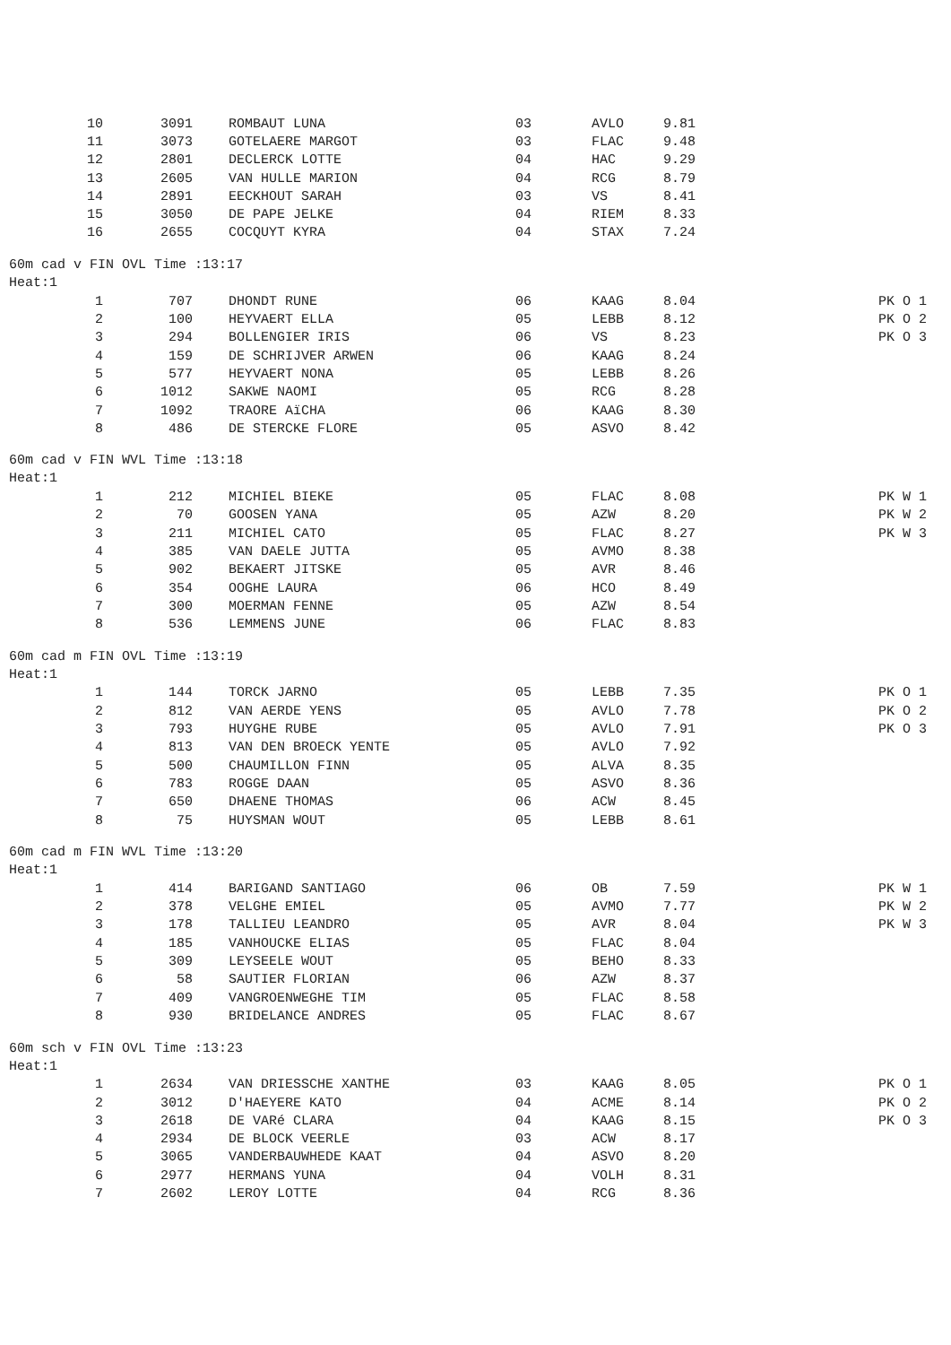| 10 | 3091 | ROMBAUT LUNA | 03 | AVLO | 9.81 | |
| 11 | 3073 | GOTELAERE MARGOT | 03 | FLAC | 9.48 | |
| 12 | 2801 | DECLERCK LOTTE | 04 | HAC | 9.29 | |
| 13 | 2605 | VAN HULLE MARION | 04 | RCG | 8.79 | |
| 14 | 2891 | EECKHOUT SARAH | 03 | VS | 8.41 | |
| 15 | 3050 | DE PAPE JELKE | 04 | RIEM | 8.33 | |
| 16 | 2655 | COCQUYT KYRA | 04 | STAX | 7.24 | |
60m cad v FIN OVL Time :13:17
Heat:1
| 1 | 707 | DHONDT RUNE | 06 | KAAG | 8.04 | PK O 1 |
| 2 | 100 | HEYVAERT ELLA | 05 | LEBB | 8.12 | PK O 2 |
| 3 | 294 | BOLLENGIER IRIS | 06 | VS | 8.23 | PK O 3 |
| 4 | 159 | DE SCHRIJVER ARWEN | 06 | KAAG | 8.24 | |
| 5 | 577 | HEYVAERT NONA | 05 | LEBB | 8.26 | |
| 6 | 1012 | SAKWE NAOMI | 05 | RCG | 8.28 | |
| 7 | 1092 | TRAORE AïCHA | 06 | KAAG | 8.30 | |
| 8 | 486 | DE STERCKE FLORE | 05 | ASVO | 8.42 | |
60m cad v FIN WVL Time :13:18
Heat:1
| 1 | 212 | MICHIEL BIEKE | 05 | FLAC | 8.08 | PK W 1 |
| 2 | 70 | GOOSEN YANA | 05 | AZW | 8.20 | PK W 2 |
| 3 | 211 | MICHIEL CATO | 05 | FLAC | 8.27 | PK W 3 |
| 4 | 385 | VAN DAELE JUTTA | 05 | AVMO | 8.38 | |
| 5 | 902 | BEKAERT JITSKE | 05 | AVR | 8.46 | |
| 6 | 354 | OOGHE LAURA | 06 | HCO | 8.49 | |
| 7 | 300 | MOERMAN FENNE | 05 | AZW | 8.54 | |
| 8 | 536 | LEMMENS JUNE | 06 | FLAC | 8.83 | |
60m cad m FIN OVL Time :13:19
Heat:1
| 1 | 144 | TORCK JARNO | 05 | LEBB | 7.35 | PK O 1 |
| 2 | 812 | VAN AERDE YENS | 05 | AVLO | 7.78 | PK O 2 |
| 3 | 793 | HUYGHE RUBE | 05 | AVLO | 7.91 | PK O 3 |
| 4 | 813 | VAN DEN BROECK YENTE | 05 | AVLO | 7.92 | |
| 5 | 500 | CHAUMILLON FINN | 05 | ALVA | 8.35 | |
| 6 | 783 | ROGGE DAAN | 05 | ASVO | 8.36 | |
| 7 | 650 | DHAENE THOMAS | 06 | ACW | 8.45 | |
| 8 | 75 | HUYSMAN WOUT | 05 | LEBB | 8.61 | |
60m cad m FIN WVL Time :13:20
Heat:1
| 1 | 414 | BARIGAND SANTIAGO | 06 | OB | 7.59 | PK W 1 |
| 2 | 378 | VELGHE EMIEL | 05 | AVMO | 7.77 | PK W 2 |
| 3 | 178 | TALLIEU LEANDRO | 05 | AVR | 8.04 | PK W 3 |
| 4 | 185 | VANHOUCKE ELIAS | 05 | FLAC | 8.04 | |
| 5 | 309 | LEYSEELE WOUT | 05 | BEHO | 8.33 | |
| 6 | 58 | SAUTIER FLORIAN | 06 | AZW | 8.37 | |
| 7 | 409 | VANGROENWEGHE TIM | 05 | FLAC | 8.58 | |
| 8 | 930 | BRIDELANCE ANDRES | 05 | FLAC | 8.67 | |
60m sch v FIN OVL Time :13:23
Heat:1
| 1 | 2634 | VAN DRIESSCHE XANTHE | 03 | KAAG | 8.05 | PK O 1 |
| 2 | 3012 | D'HAEYERE KATO | 04 | ACME | 8.14 | PK O 2 |
| 3 | 2618 | DE VARé CLARA | 04 | KAAG | 8.15 | PK O 3 |
| 4 | 2934 | DE BLOCK VEERLE | 03 | ACW | 8.17 | |
| 5 | 3065 | VANDERBAUWHEDE KAAT | 04 | ASVO | 8.20 | |
| 6 | 2977 | HERMANS YUNA | 04 | VOLH | 8.31 | |
| 7 | 2602 | LEROY LOTTE | 04 | RCG | 8.36 | |